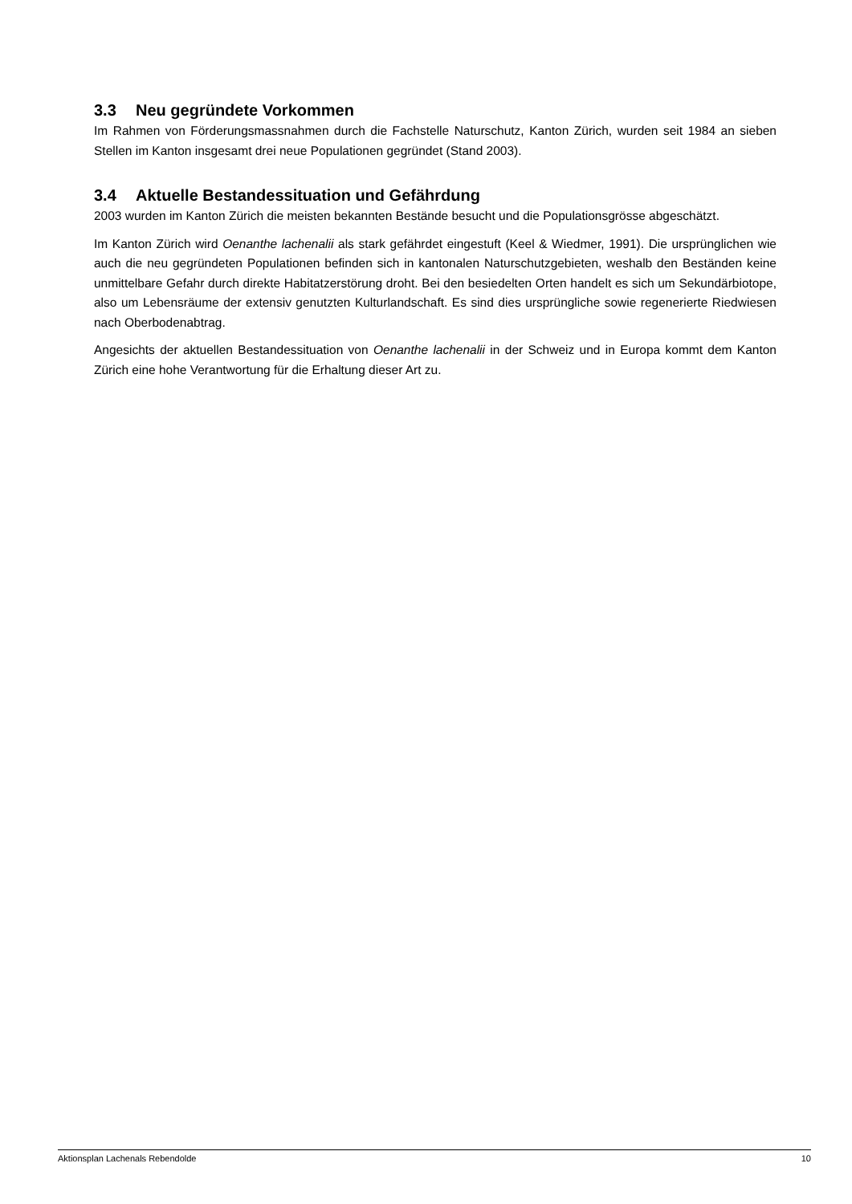3.3 Neu gegründete Vorkommen
Im Rahmen von Förderungsmassnahmen durch die Fachstelle Naturschutz, Kanton Zürich, wurden seit 1984 an sieben Stellen im Kanton insgesamt drei neue Populationen gegründet (Stand 2003).
3.4 Aktuelle Bestandessituation und Gefährdung
2003 wurden im Kanton Zürich die meisten bekannten Bestände besucht und die Populationsgrösse abgeschätzt.
Im Kanton Zürich wird Oenanthe lachenalii als stark gefährdet eingestuft (Keel & Wiedmer, 1991). Die ursprünglichen wie auch die neu gegründeten Populationen befinden sich in kantonalen Naturschutzgebieten, weshalb den Beständen keine unmittelbare Gefahr durch direkte Habitatzerstörung droht. Bei den besiedelten Orten handelt es sich um Sekundärbiotope, also um Lebensräume der extensiv genutzten Kulturlandschaft. Es sind dies ursprüngliche sowie regenerierte Riedwiesen nach Oberbodenabtrag.
Angesichts der aktuellen Bestandessituation von Oenanthe lachenalii in der Schweiz und in Europa kommt dem Kanton Zürich eine hohe Verantwortung für die Erhaltung dieser Art zu.
Aktionsplan Lachenals Rebendolde 10